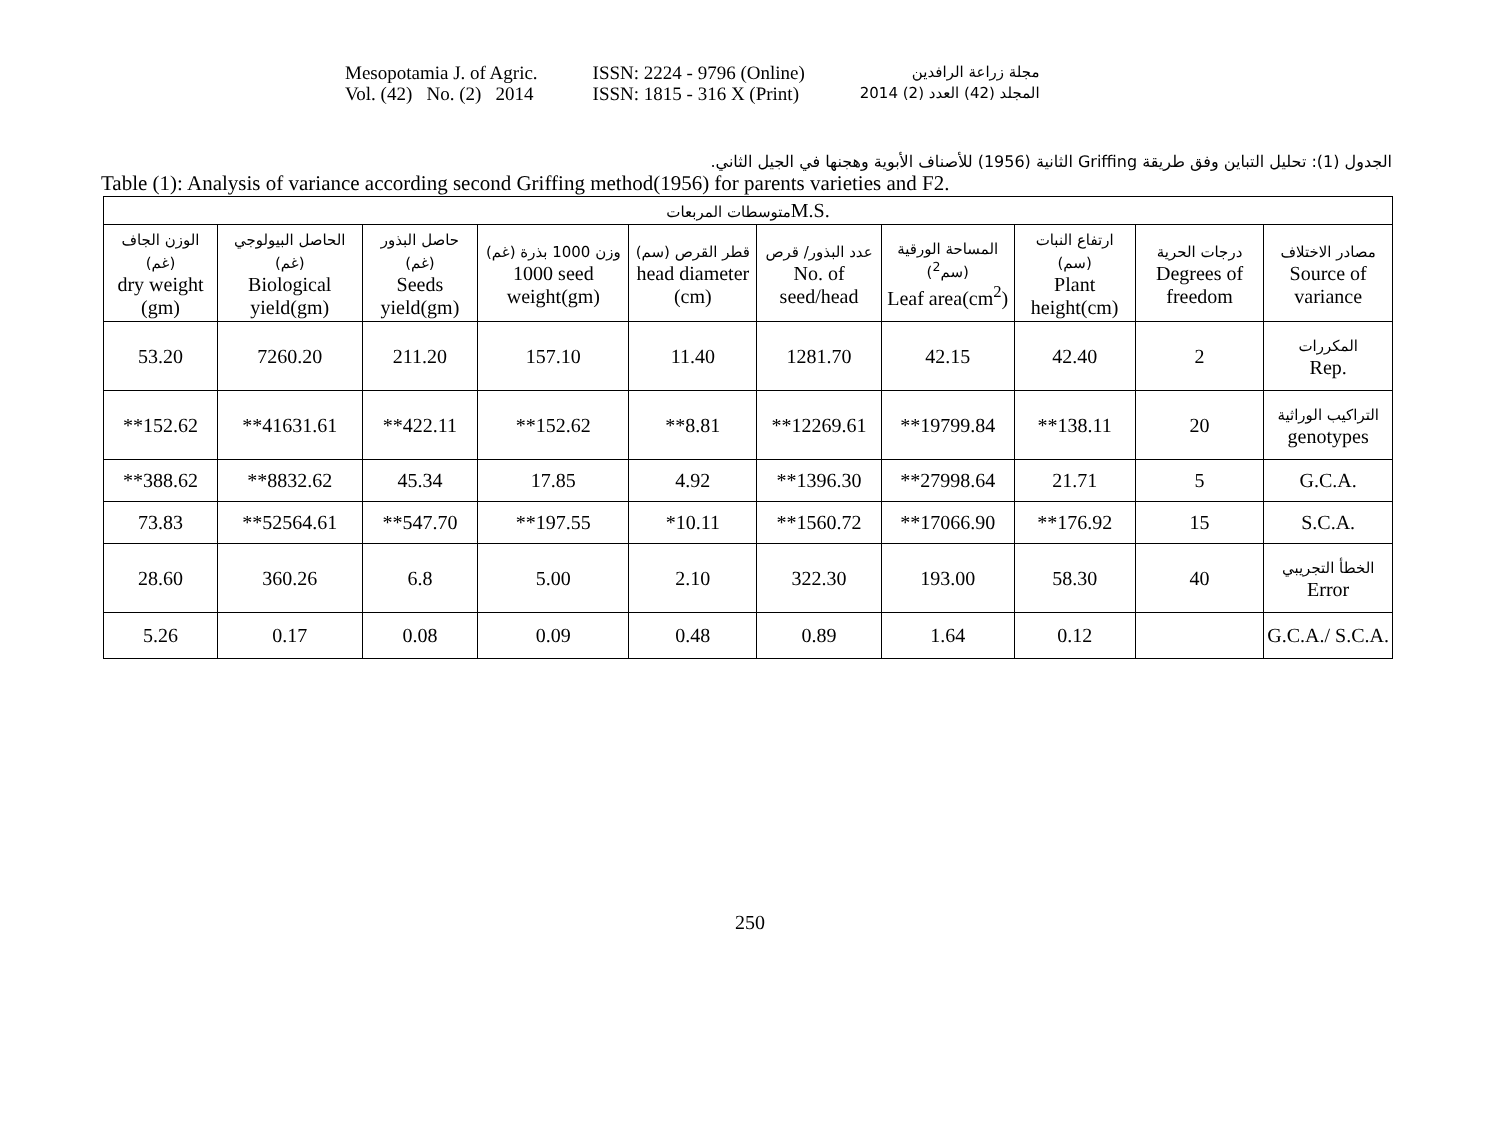Mesopotamia J. of Agric.
Vol. (42) No. (2) 2014
ISSN: 2224 - 9796 (Online)
ISSN: 1815 - 316 X (Print)
مجلة زراعة الرافدين
المجلد (42) العدد (2) 2014
الجدول (1): تحليل التباين وفق طريقة Griffing الثانية (1956) للأصناف الأبوية وهجنها في الجيل الثاني.
Table (1): Analysis of variance according second Griffing method(1956) for parents varieties and F2.
| متوسطات المربعات M.S. | | | | | | | | | |
| --- | --- | --- | --- | --- | --- | --- | --- | --- | --- |
| الوزن الجاف (غم) dry weight (gm) | الحاصل البيولوجي (غم) Biological yield(gm) | حاصل البذور (غم) Seeds yield(gm) | وزن 1000 بذرة (غم) 1000 seed weight(gm) | قطر القرص (سم) head diameter (cm) | عدد البذور/ قرص No. of seed/head | المساحة الورقية (سم<sup>2</sup>) Leaf area(cm<sup>2</sup>) | ارتفاع النبات (سم) Plant height(cm) | درجات الحرية Degrees of freedom | مصادر الاختلاف Source of variance |
| 53.20 | 7260.20 | 211.20 | 157.10 | 11.40 | 1281.70 | 42.15 | 42.40 | 2 | المكررات Rep. |
| **152.62 | **41631.61 | **422.11 | **152.62 | **8.81 | **12269.61 | **19799.84 | **138.11 | 20 | التراكيب الوراثية genotypes |
| **388.62 | **8832.62 | 45.34 | 17.85 | 4.92 | **1396.30 | **27998.64 | 21.71 | 5 | G.C.A. |
| 73.83 | **52564.61 | **547.70 | **197.55 | *10.11 | **1560.72 | **17066.90 | **176.92 | 15 | S.C.A. |
| 28.60 | 360.26 | 6.8 | 5.00 | 2.10 | 322.30 | 193.00 | 58.30 | 40 | الخطأ التجريبي Error |
| 5.26 | 0.17 | 0.08 | 0.09 | 0.48 | 0.89 | 1.64 | 0.12 | | G.C.A./ S.C.A. |
250